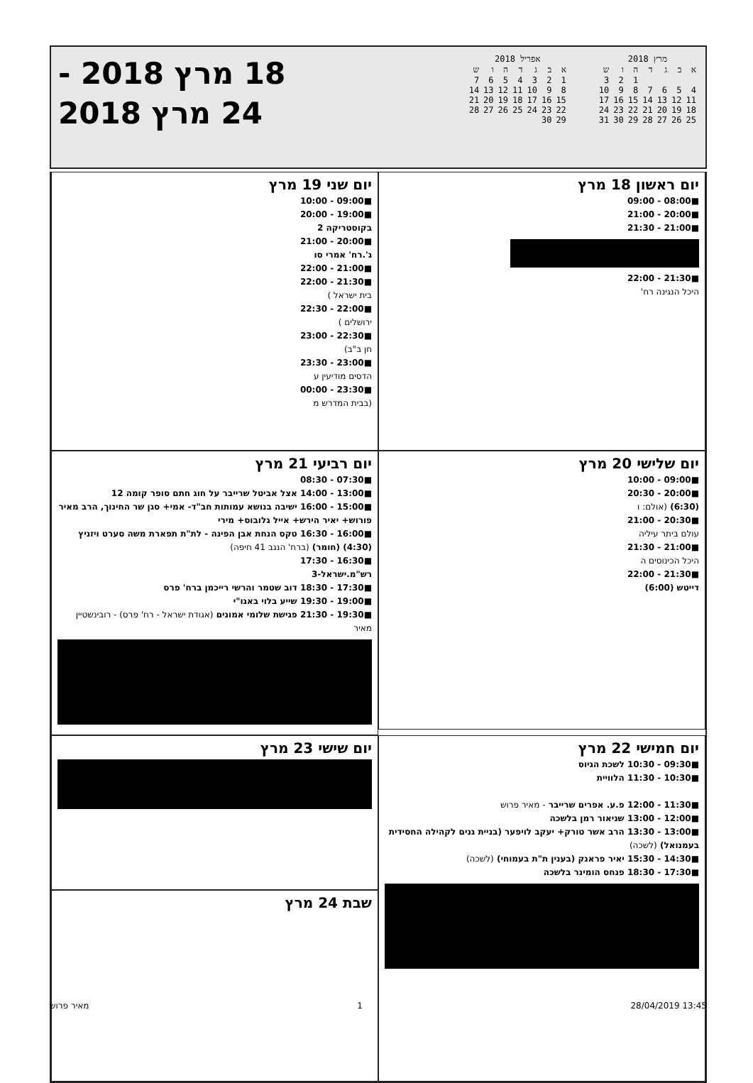מרץ 2018
| א | ב | ג | ד | ה | ו | ש |
| | | | | 1 | 2 | 3 |
| 4 | 5 | 6 | 7 | 8 | 9 | 10 |
| 11 | 12 | 13 | 14 | 15 | 16 | 17 |
| 18 | 19 | 20 | 21 | 22 | 23 | 24 |
| 25 | 26 | 27 | 28 | 29 | 30 | 31 |
אפריל 2018
| א | ב | ג | ד | ה | ו | ש |
| 1 | 2 | 3 | 4 | 5 | 6 | 7 |
| 8 | 9 | 10 | 11 | 12 | 13 | 14 |
| 15 | 16 | 17 | 18 | 19 | 20 | 21 |
| 22 | 23 | 24 | 25 | 26 | 27 | 28 |
| 29 | 30 | | | | | |
18 מרץ 2018 -
24 מרץ 2018
יום ראשון 18 מרץ
■08:00 - 09:00
■20:00 - 21:00
■21:00 - 21:30
■21:30 - 22:00
היכל הנגינה רח'
יום שני 19 מרץ
■09:00 - 10:00
■19:00 - 20:00
בקוסטריקה 2
■20:00 - 21:00
ג'.רח' אמרי סו
■21:00 - 22:00
■21:30 - 22:00
בית ישראל )
■22:00 - 22:30
ירושלים )
■22:30 - 23:00
חן ב"ב)
■23:00 - 23:30
הדסים מודיעין ע
■23:30 - 00:00
(בבית המדרש מ
יום שלישי 20 מרץ
■09:00 - 10:00
■20:00 - 20:30
(6:30) (אולם: ו
■20:30 - 21:00
עולם ביתר עיליה
■21:00 - 21:30
היכל הכינוסים ה
■21:30 - 22:00
דייטש (6:00)
יום רביעי 21 מרץ
■07:30 - 08:30
■13:00 - 14:00 אצל אביטל שרייבר על חוג חתם סופר קומה 12
■15:00 - 16:00 ישיבה בנושא עמותות חב"ד- אמי+ סגן שר החינוך, הרב מאיר פורוש+ יאיר הירש+ אייל גלובוס+ מירי
■16:00 - 16:30 טקס הנחת אבן הפינה - לת"ת תפארת משה סערט ויזניץ (4:30) (חומר) (ברח' הנגב 41 חיפה)
■16:30 - 17:30
רש"מ.ישראל-3
■17:30 - 18:30 דוב שטמר והרשי רייכמן ברח' פרס
■19:00 - 19:30 שייע בלוי באגו"י
■19:30 - 21:30 פגישת שלומי אמונים (אגודת ישראל - רח' פרס) - רובינשטיין מאיר
יום חמישי 22 מרץ
■09:30 - 10:30 לשכת הגיוס
■10:30 - 11:30 הלוויית
■11:30 - 12:00 פ.ע. אפרים שרייבר - מאיר פרוש
■12:00 - 13:00 שניאור רמן בלשכה
■13:00 - 13:30 הרב אשר טורק+ יעקב לויפער (בניית גנים לקהילה החסידית בעמנואל) (לשכה)
■14:30 - 15:30 יאיר פראנק (בענין ת"ת בעמוחי) (לשכה)
■17:30 - 18:30 פנחס הומינר בלשכה
יום שישי 23 מרץ
שבת 24 מרץ
מאיר פרוש 1 28/04/2019 13:45